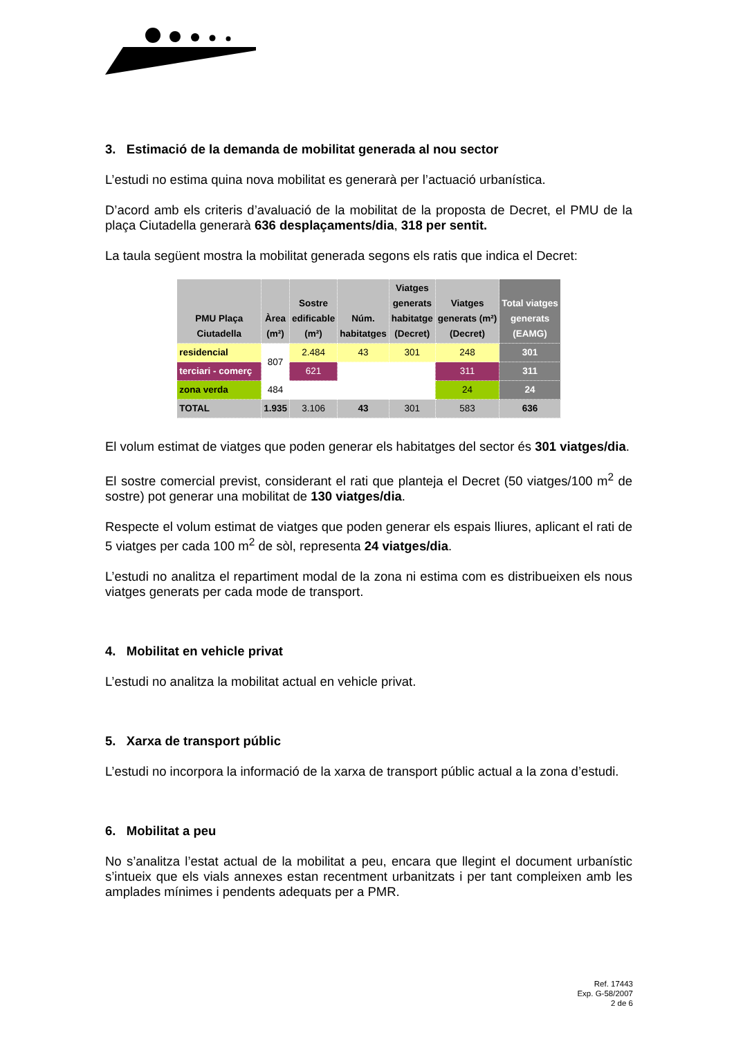3. Estimació de la demanda de mobilitat generada al nou sector
L’estudi no estima quina nova mobilitat es generarà per l’actuació urbanística.
D’acord amb els criteris d’avaluació de la mobilitat de la proposta de Decret, el PMU de la plaça Ciutadella generarà 636 desplaçaments/dia, 318 per sentit.
La taula següent mostra la mobilitat generada segons els ratis que indica el Decret:
| PMU Plaça Ciutadella | Àrea (m²) | Sostre edificable (m²) | Núm. habitatges | Viatges generats habitatge (Decret) | Viatges generats (m²) (Decret) | Total viatges generats (EAMG) |
| --- | --- | --- | --- | --- | --- | --- |
| residencial | 807 | 2.484 | 43 | 301 | 248 | 301 |
| terciari - comerç | | 621 | | | 311 | 311 |
| zona verda | 484 | | | | 24 | 24 |
| TOTAL | 1.935 | 3.106 | 43 | 301 | 583 | 636 |
El volum estimat de viatges que poden generar els habitatges del sector és 301 viatges/dia.
El sostre comercial previst, considerant el rati que planteja el Decret (50 viatges/100 m<sup>2</sup> de sostre) pot generar una mobilitat de 130 viatges/dia.
Respecte el volum estimat de viatges que poden generar els espais lliures, aplicant el rati de 5 viatges per cada 100 m<sup>2</sup> de sòl, representa 24 viatges/dia.
L’estudi no analitza el repartiment modal de la zona ni estima com es distribueixen els nous viatges generats per cada mode de transport.
4. Mobilitat en vehicle privat
L’estudi no analitza la mobilitat actual en vehicle privat.
5. Xarxa de transport públic
L’estudi no incorpora la informació de la xarxa de transport públic actual a la zona d’estudi.
6. Mobilitat a peu
No s’analitza l’estat actual de la mobilitat a peu, encara que llegint el document urbanístic s’intueix que els vials annexes estan recentment urbanitzats i per tant compleixen amb les amplades mínimes i pendents adequats per a PMR.
Ref. 17443
Exp. G-58/2007
2 de 6